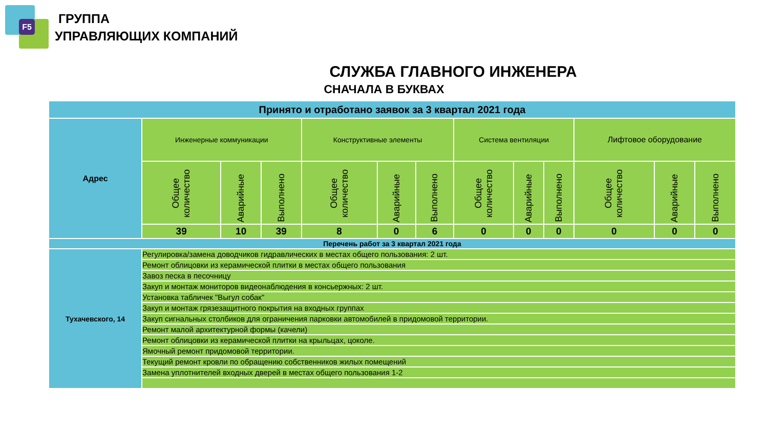F5
ГРУППА
УПРАВЛЯЮЩИХ КОМПАНИЙ
СЛУЖБА ГЛАВНОГО ИНЖЕНЕРА
СНАЧАЛА В БУКВАХ
| Принято и отработано заявок за 3 квартал 2021 года | | | | | | | | | | | | |
| --- | --- | --- | --- | --- | --- | --- | --- | --- | --- | --- | --- | --- |
| Адрес | Инженерные коммуникации | | | Конструктивные элементы | | | Система вентиляции | | | Лифтовое оборудование | | |
| | Общее количество | Аварийные | Выполнено | Общее количество | Аварийные | Выполнено | Общее количество | Аварийные | Выполнено | Общее количество | Аварийные | Выполнено |
| | 39 | 10 | 39 | 8 | 0 | 6 | 0 | 0 | 0 | 0 | 0 | 0 |
| Перечень работ за 3 квартал 2021 года | | | | | | | | | | | | |
| Тухачевского, 14 | Регулировка/замена доводчиков гидравлических в местах общего пользования: 2 шт. | | | | | | | | | | | |
| | Ремонт облицовки из керамической плитки в местах общего пользования | | | | | | | | | | | |
| | Завоз песка в песочницу | | | | | | | | | | | |
| | Закуп и монтаж мониторов видеонаблюдения в консьержных: 2 шт. | | | | | | | | | | | |
| | Установка табличек "Выгул собак" | | | | | | | | | | | |
| | Закуп и монтаж грязезащитного покрытия на входных группах | | | | | | | | | | | |
| | Закуп сигнальных столбиков для ограничения парковки автомобилей в придомовой территории. | | | | | | | | | | | |
| | Ремонт малой архитектурной формы (качели) | | | | | | | | | | | |
| | Ремонт облицовки из керамической плитки на крыльцах, цоколе. | | | | | | | | | | | |
| | Ямочный ремонт придомовой территории. | | | | | | | | | | | |
| | Текущий ремонт кровли по обращению собственников жилых помещений | | | | | | | | | | | |
| | Замена уплотнителей входных дверей в местах общего пользования 1-2 | | | | | | | | | | | |